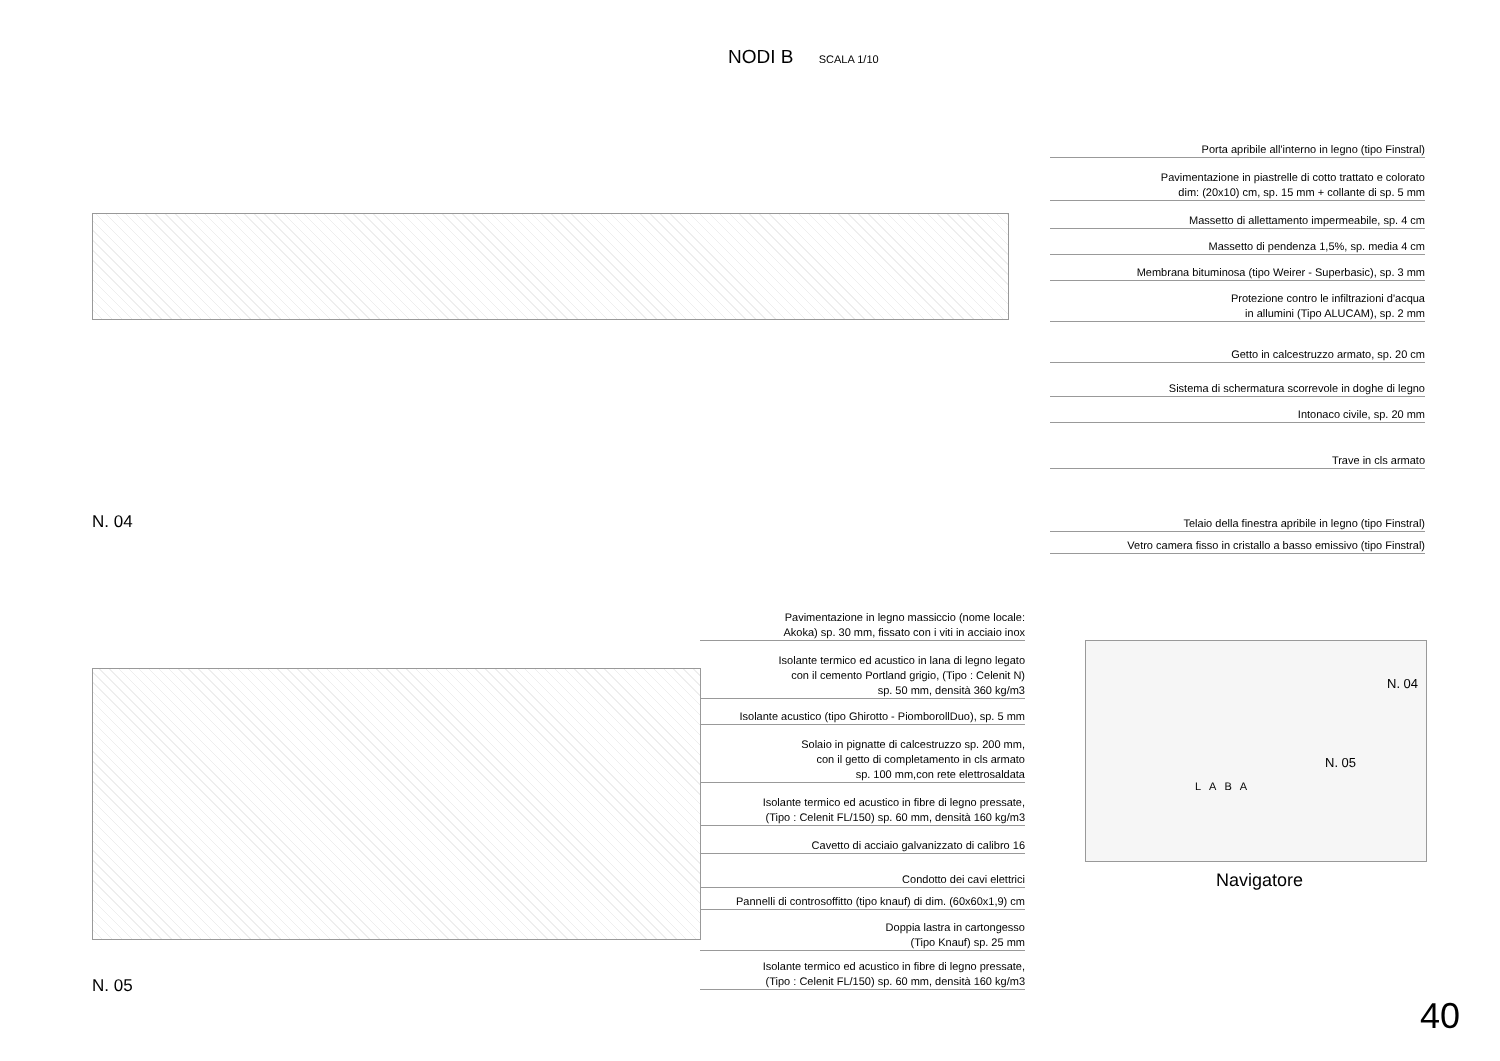NODI B SCALA 1/10
Porta apribile all'interno in legno (tipo Finstral)
Pavimentazione in piastrelle di cotto trattato e colorato
dim: (20x10) cm, sp. 15 mm + collante di sp. 5 mm
Massetto di allettamento impermeabile, sp. 4 cm
Massetto di pendenza 1,5%, sp. media 4 cm
Membrana bituminosa (tipo Weirer - Superbasic), sp. 3 mm
Protezione contro le infiltrazioni d'acqua
in allumini (Tipo ALUCAM), sp. 2 mm
Getto in calcestruzzo armato, sp. 20 cm
Sistema di schermatura scorrevole in doghe di legno
Intonaco civile, sp. 20 mm
Trave in cls armato
Telaio della finestra apribile in legno (tipo Finstral)
Vetro camera fisso in cristallo a basso emissivo (tipo Finstral)
N. 04
Pavimentazione in legno massiccio (nome locale:
Akoka) sp. 30 mm, fissato con i viti in acciaio inox
Isolante termico ed acustico in lana di legno legato
con il cemento Portland grigio, (Tipo : Celenit N)
sp. 50 mm, densità 360 kg/m3
Isolante acustico (tipo Ghirotto - PiomborollDuo), sp. 5 mm
Solaio in pignatte di calcestruzzo sp. 200 mm,
con il getto di completamento in cls armato
sp. 100 mm,con rete elettrosaldata
Isolante termico ed acustico in fibre di legno pressate,
(Tipo : Celenit FL/150) sp. 60 mm, densità 160 kg/m3
Cavetto di acciaio galvanizzato di calibro 16
Condotto dei cavi elettrici
Pannelli di controsoffitto (tipo knauf) di dim. (60x60x1,9) cm
Doppia lastra in cartongesso
(Tipo Knauf) sp. 25 mm
Isolante termico ed acustico in fibre di legno pressate,
(Tipo : Celenit FL/150) sp. 60 mm, densità 160 kg/m3
N. 05
N. 04
N. 05
LABA
Navigatore
40